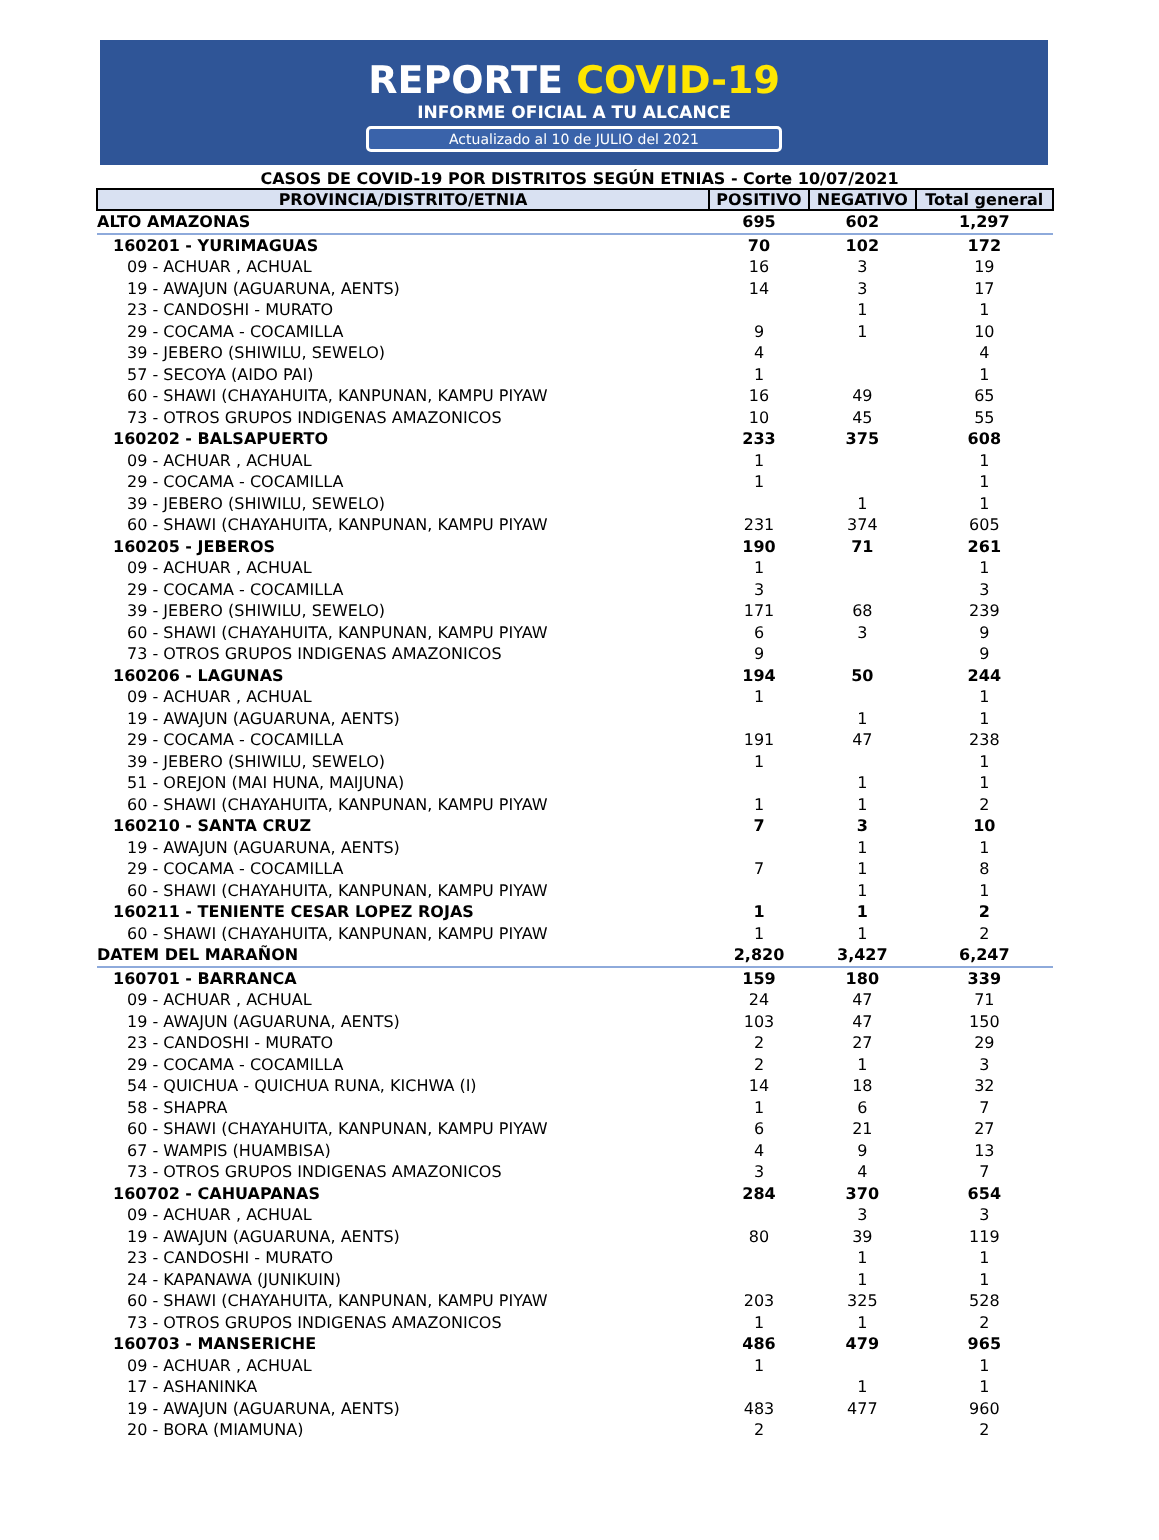REPORTE COVID-19
INFORME OFICIAL A TU ALCANCE
Actualizado al 10 de JULIO del 2021
CASOS DE COVID-19 POR DISTRITOS SEGÚN ETNIAS - Corte 10/07/2021
| PROVINCIA/DISTRITO/ETNIA | POSITIVO | NEGATIVO | Total general |
| --- | --- | --- | --- |
| ALTO AMAZONAS | 695 | 602 | 1,297 |
| 160201 - YURIMAGUAS | 70 | 102 | 172 |
| 09 - ACHUAR , ACHUAL | 16 | 3 | 19 |
| 19 - AWAJUN (AGUARUNA, AENTS) | 14 | 3 | 17 |
| 23 - CANDOSHI - MURATO | | 1 | 1 |
| 29 - COCAMA - COCAMILLA | 9 | 1 | 10 |
| 39 - JEBERO (SHIWILU, SEWELO) | 4 | | 4 |
| 57 - SECOYA (AIDO PAI) | 1 | | 1 |
| 60 - SHAWI (CHAYAHUITA, KANPUNAN, KAMPU PIYAW | 16 | 49 | 65 |
| 73 - OTROS GRUPOS INDIGENAS AMAZONICOS | 10 | 45 | 55 |
| 160202 - BALSAPUERTO | 233 | 375 | 608 |
| 09 - ACHUAR , ACHUAL | 1 | | 1 |
| 29 - COCAMA - COCAMILLA | 1 | | 1 |
| 39 - JEBERO (SHIWILU, SEWELO) | | 1 | 1 |
| 60 - SHAWI (CHAYAHUITA, KANPUNAN, KAMPU PIYAW | 231 | 374 | 605 |
| 160205 - JEBEROS | 190 | 71 | 261 |
| 09 - ACHUAR , ACHUAL | 1 | | 1 |
| 29 - COCAMA - COCAMILLA | 3 | | 3 |
| 39 - JEBERO (SHIWILU, SEWELO) | 171 | 68 | 239 |
| 60 - SHAWI (CHAYAHUITA, KANPUNAN, KAMPU PIYAW | 6 | 3 | 9 |
| 73 - OTROS GRUPOS INDIGENAS AMAZONICOS | 9 | | 9 |
| 160206 - LAGUNAS | 194 | 50 | 244 |
| 09 - ACHUAR , ACHUAL | 1 | | 1 |
| 19 - AWAJUN (AGUARUNA, AENTS) | | 1 | 1 |
| 29 - COCAMA - COCAMILLA | 191 | 47 | 238 |
| 39 - JEBERO (SHIWILU, SEWELO) | 1 | | 1 |
| 51 - OREJON (MAI HUNA, MAIJUNA) | | 1 | 1 |
| 60 - SHAWI (CHAYAHUITA, KANPUNAN, KAMPU PIYAW | 1 | 1 | 2 |
| 160210 - SANTA CRUZ | 7 | 3 | 10 |
| 19 - AWAJUN (AGUARUNA, AENTS) | | 1 | 1 |
| 29 - COCAMA - COCAMILLA | 7 | 1 | 8 |
| 60 - SHAWI (CHAYAHUITA, KANPUNAN, KAMPU PIYAW | | 1 | 1 |
| 160211 - TENIENTE CESAR LOPEZ ROJAS | 1 | 1 | 2 |
| 60 - SHAWI (CHAYAHUITA, KANPUNAN, KAMPU PIYAW | 1 | 1 | 2 |
| DATEM DEL MARAÑON | 2,820 | 3,427 | 6,247 |
| 160701 - BARRANCA | 159 | 180 | 339 |
| 09 - ACHUAR , ACHUAL | 24 | 47 | 71 |
| 19 - AWAJUN (AGUARUNA, AENTS) | 103 | 47 | 150 |
| 23 - CANDOSHI - MURATO | 2 | 27 | 29 |
| 29 - COCAMA - COCAMILLA | 2 | 1 | 3 |
| 54 - QUICHUA - QUICHUA RUNA, KICHWA (I) | 14 | 18 | 32 |
| 58 - SHAPRA | 1 | 6 | 7 |
| 60 - SHAWI (CHAYAHUITA, KANPUNAN, KAMPU PIYAW | 6 | 21 | 27 |
| 67 - WAMPIS (HUAMBISA) | 4 | 9 | 13 |
| 73 - OTROS GRUPOS INDIGENAS AMAZONICOS | 3 | 4 | 7 |
| 160702 - CAHUAPANAS | 284 | 370 | 654 |
| 09 - ACHUAR , ACHUAL | | 3 | 3 |
| 19 - AWAJUN (AGUARUNA, AENTS) | 80 | 39 | 119 |
| 23 - CANDOSHI - MURATO | | 1 | 1 |
| 24 - KAPANAWA (JUNIKUIN) | | 1 | 1 |
| 60 - SHAWI (CHAYAHUITA, KANPUNAN, KAMPU PIYAW | 203 | 325 | 528 |
| 73 - OTROS GRUPOS INDIGENAS AMAZONICOS | 1 | 1 | 2 |
| 160703 - MANSERICHE | 486 | 479 | 965 |
| 09 - ACHUAR , ACHUAL | 1 | | 1 |
| 17 - ASHANINKA | | 1 | 1 |
| 19 - AWAJUN (AGUARUNA, AENTS) | 483 | 477 | 960 |
| 20 - BORA (MIAMUNA) | 2 | | 2 |